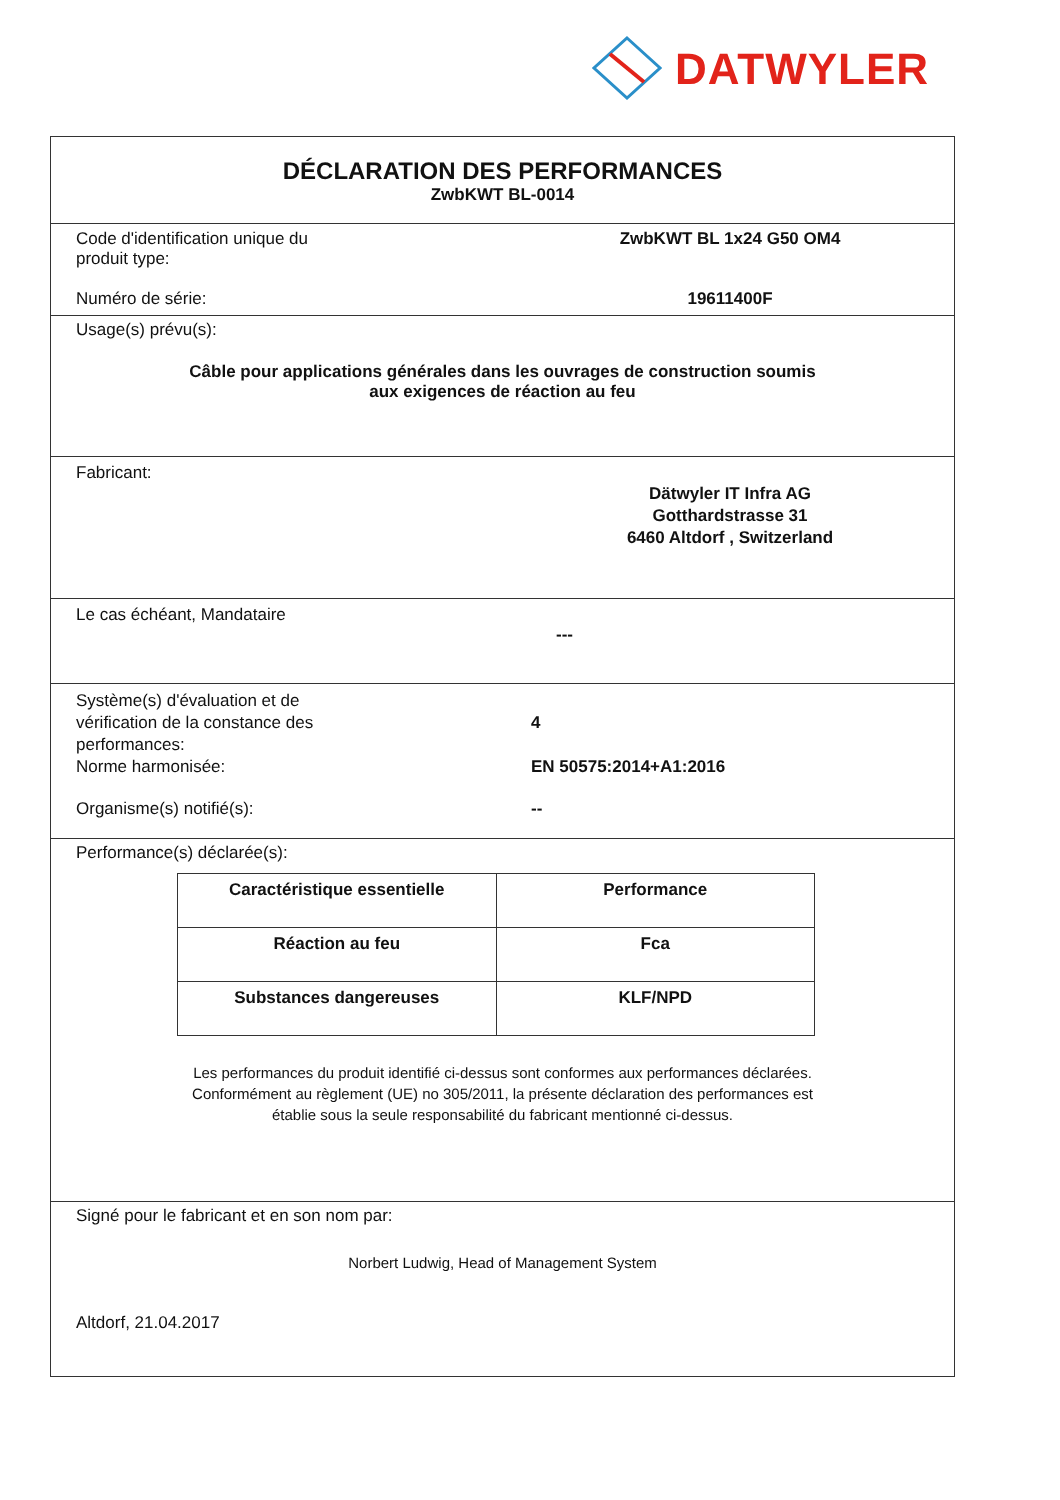DATWYLER
DÉCLARATION DES PERFORMANCES
ZwbKWT BL-0014
Code d'identification unique du
produit type:
ZwbKWT BL 1x24 G50 OM4
Numéro de série: 19611400F
Usage(s) prévu(s):
Câble pour applications générales dans les ouvrages de construction soumis
aux exigences de réaction au feu
Fabricant:
Dätwyler IT Infra AG
Gotthardstrasse 31
6460 Altdorf , Switzerland
Le cas échéant, Mandataire
---
Système(s) d'évaluation et de
vérification de la constance des
performances:
4
Norme harmonisée: EN 50575:2014+A1:2016
Organisme(s) notifié(s): --
Performance(s) déclarée(s):
| Caractéristique essentielle | Performance |
| --- | --- |
| Réaction au feu | Fca |
| Substances dangereuses | KLF/NPD |
Les performances du produit identifié ci-dessus sont conformes aux performances déclarées.
Conformément au règlement (UE) no 305/2011, la présente déclaration des performances est
établie sous la seule responsabilité du fabricant mentionné ci-dessus.
Signé pour le fabricant et en son nom par:
Norbert Ludwig, Head of Management System
Altdorf, 21.04.2017